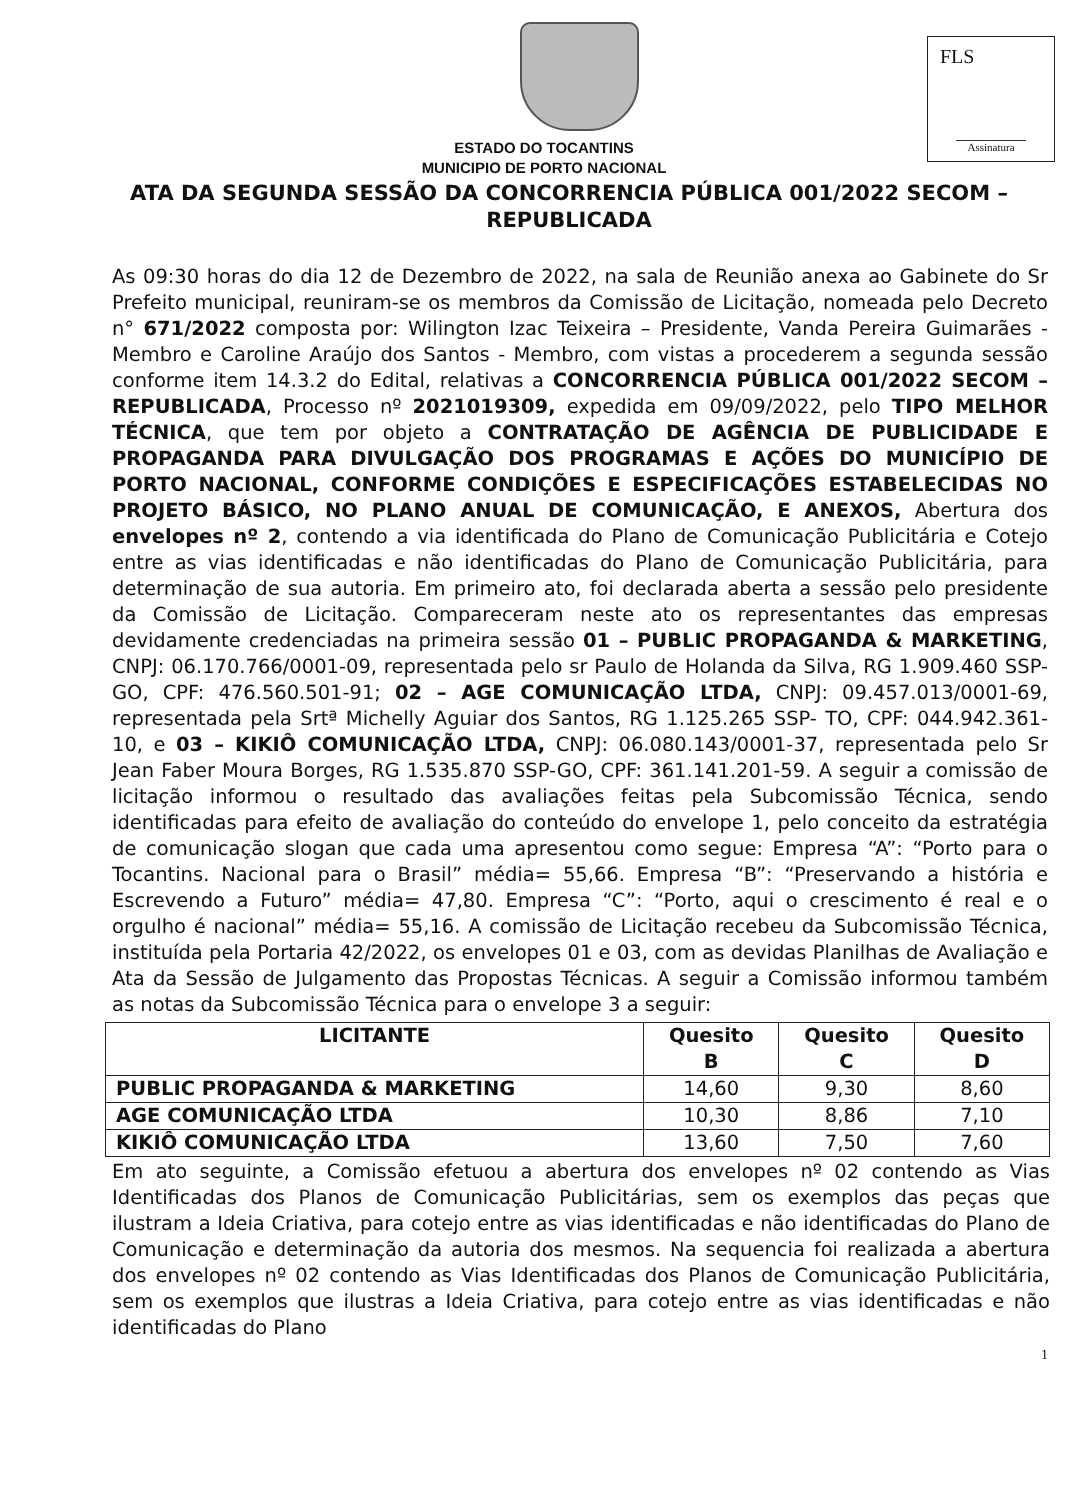FLS
Assinatura
ESTADO DO TOCANTINS
MUNICIPIO DE PORTO NACIONAL
ATA DA SEGUNDA SESSÃO DA CONCORRENCIA PÚBLICA 001/2022 SECOM – REPUBLICADA
As 09:30 horas do dia 12 de Dezembro de 2022, na sala de Reunião anexa ao Gabinete do Sr Prefeito municipal, reuniram-se os membros da Comissão de Licitação, nomeada pelo Decreto n° 671/2022 composta por: Wilington Izac Teixeira – Presidente, Vanda Pereira Guimarães - Membro e Caroline Araújo dos Santos - Membro, com vistas a procederem a segunda sessão conforme item 14.3.2 do Edital, relativas a CONCORRENCIA PÚBLICA 001/2022 SECOM – REPUBLICADA, Processo nº 2021019309, expedida em 09/09/2022, pelo TIPO MELHOR TÉCNICA, que tem por objeto a CONTRATAÇÃO DE AGÊNCIA DE PUBLICIDADE E PROPAGANDA PARA DIVULGAÇÃO DOS PROGRAMAS E AÇÕES DO MUNICÍPIO DE PORTO NACIONAL, CONFORME CONDIÇÕES E ESPECIFICAÇÕES ESTABELECIDAS NO PROJETO BÁSICO, NO PLANO ANUAL DE COMUNICAÇÃO, E ANEXOS, Abertura dos envelopes nº 2, contendo a via identificada do Plano de Comunicação Publicitária e Cotejo entre as vias identificadas e não identificadas do Plano de Comunicação Publicitária, para determinação de sua autoria. Em primeiro ato, foi declarada aberta a sessão pelo presidente da Comissão de Licitação. Compareceram neste ato os representantes das empresas devidamente credenciadas na primeira sessão 01 – PUBLIC PROPAGANDA & MARKETING, CNPJ: 06.170.766/0001-09, representada pelo sr Paulo de Holanda da Silva, RG 1.909.460 SSP-GO, CPF: 476.560.501-91; 02 – AGE COMUNICAÇÃO LTDA, CNPJ: 09.457.013/0001-69, representada pela Srtª Michelly Aguiar dos Santos, RG 1.125.265 SSP- TO, CPF: 044.942.361-10, e 03 – KIKIÔ COMUNICAÇÃO LTDA, CNPJ: 06.080.143/0001-37, representada pelo Sr Jean Faber Moura Borges, RG 1.535.870 SSP-GO, CPF: 361.141.201-59. A seguir a comissão de licitação informou o resultado das avaliações feitas pela Subcomissão Técnica, sendo identificadas para efeito de avaliação do conteúdo do envelope 1, pelo conceito da estratégia de comunicação slogan que cada uma apresentou como segue: Empresa “A”: “Porto para o Tocantins. Nacional para o Brasil” média= 55,66. Empresa “B”: “Preservando a história e Escrevendo a Futuro” média= 47,80. Empresa “C”: “Porto, aqui o crescimento é real e o orgulho é nacional” média= 55,16. A comissão de Licitação recebeu da Subcomissão Técnica, instituída pela Portaria 42/2022, os envelopes 01 e 03, com as devidas Planilhas de Avaliação e Ata da Sessão de Julgamento das Propostas Técnicas. A seguir a Comissão informou também as notas da Subcomissão Técnica para o envelope 3 a seguir:
| LICITANTE | Quesito B | Quesito C | Quesito D |
| --- | --- | --- | --- |
| PUBLIC PROPAGANDA & MARKETING | 14,60 | 9,30 | 8,60 |
| AGE COMUNICAÇÃO LTDA | 10,30 | 8,86 | 7,10 |
| KIKIÔ COMUNICAÇÃO LTDA | 13,60 | 7,50 | 7,60 |
Em ato seguinte, a Comissão efetuou a abertura dos envelopes nº 02 contendo as Vias Identificadas dos Planos de Comunicação Publicitárias, sem os exemplos das peças que ilustram a Ideia Criativa, para cotejo entre as vias identificadas e não identificadas do Plano de Comunicação e determinação da autoria dos mesmos. Na sequencia foi realizada a abertura dos envelopes nº 02 contendo as Vias Identificadas dos Planos de Comunicação Publicitária, sem os exemplos que ilustras a Ideia Criativa, para cotejo entre as vias identificadas e não identificadas do Plano
1